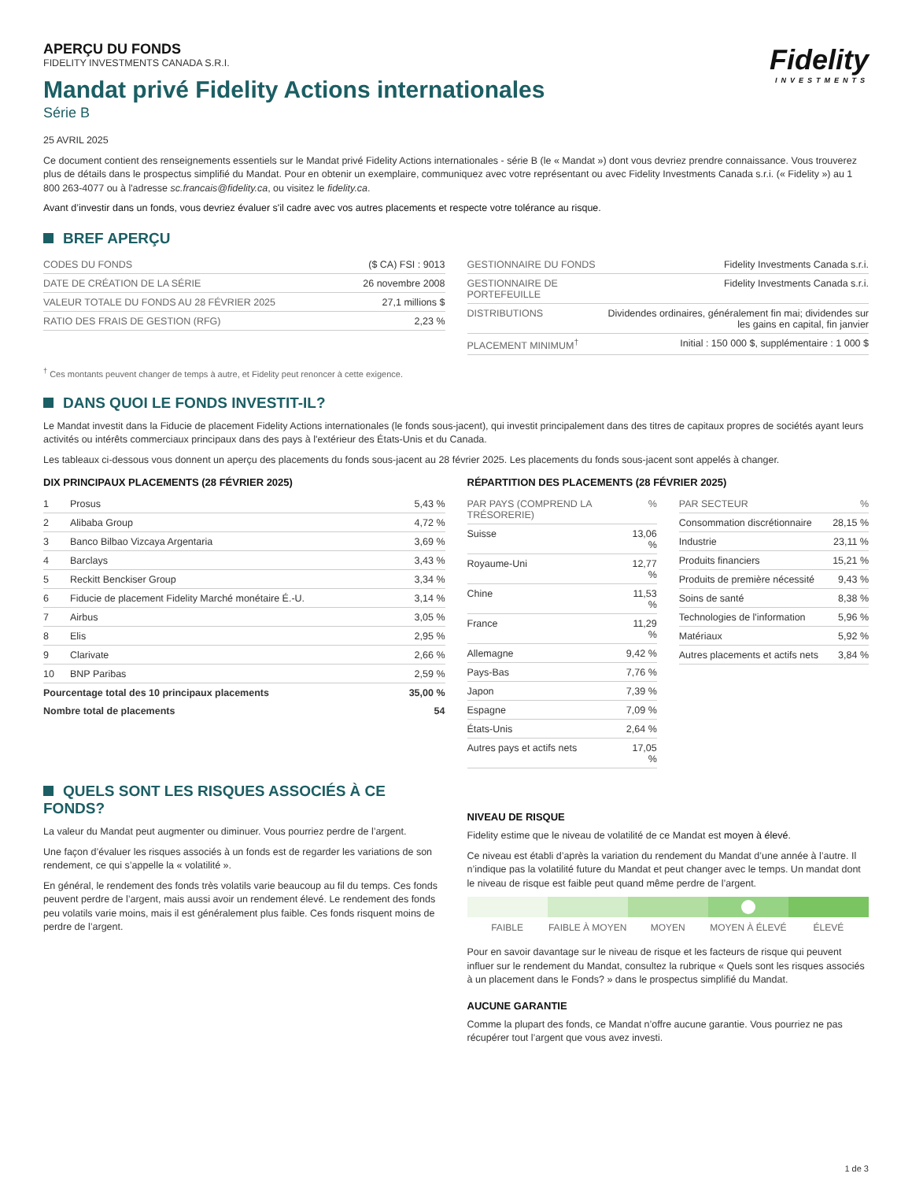Fidelity
INVESTMENTS
APERÇU DU FONDS
FIDELITY INVESTMENTS CANADA S.R.I.
Mandat privé Fidelity Actions internationales
Série B
25 AVRIL 2025
Ce document contient des renseignements essentiels sur le Mandat privé Fidelity Actions internationales - série B (le « Mandat ») dont vous devriez prendre connaissance. Vous trouverez plus de détails dans le prospectus simplifié du Mandat. Pour en obtenir un exemplaire, communiquez avec votre représentant ou avec Fidelity Investments Canada s.r.i. (« Fidelity ») au 1 800 263-4077 ou à l'adresse sc.francais@fidelity.ca, ou visitez le fidelity.ca.
Avant d’investir dans un fonds, vous devriez évaluer s'il cadre avec vos autres placements et respecte votre tolérance au risque.
BREF APERÇU
| CODES DU FONDS | ($ CA) FSI : 9013 |
| DATE DE CRÉATION DE LA SÉRIE | 26 novembre 2008 |
| VALEUR TOTALE DU FONDS AU 28 FÉVRIER 2025 | 27,1 millions $ |
| RATIO DES FRAIS DE GESTION (RFG) | 2,23 % |
| GESTIONNAIRE DU FONDS | Fidelity Investments Canada s.r.i. |
| GESTIONNAIRE DE PORTEFEUILLE | Fidelity Investments Canada s.r.i. |
| DISTRIBUTIONS | Dividendes ordinaires, généralement fin mai; dividendes sur les gains en capital, fin janvier |
| PLACEMENT MINIMUM<sup>†</sup> | Initial : 150 000 $, supplémentaire : 1 000 $ |
<sup>†</sup> Ces montants peuvent changer de temps à autre, et Fidelity peut renoncer à cette exigence.
DANS QUOI LE FONDS INVESTIT-IL?
Le Mandat investit dans la Fiducie de placement Fidelity Actions internationales (le fonds sous-jacent), qui investit principalement dans des titres de capitaux propres de sociétés ayant leurs activités ou intérêts commerciaux principaux dans des pays à l'extérieur des États-Unis et du Canada.
Les tableaux ci-dessous vous donnent un aperçu des placements du fonds sous-jacent au 28 février 2025. Les placements du fonds sous-jacent sont appelés à changer.
DIX PRINCIPAUX PLACEMENTS (28 FÉVRIER 2025)
| 1 | Prosus | 5,43 % |
| 2 | Alibaba Group | 4,72 % |
| 3 | Banco Bilbao Vizcaya Argentaria | 3,69 % |
| 4 | Barclays | 3,43 % |
| 5 | Reckitt Benckiser Group | 3,34 % |
| 6 | Fiducie de placement Fidelity Marché monétaire É.-U. | 3,14 % |
| 7 | Airbus | 3,05 % |
| 8 | Elis | 2,95 % |
| 9 | Clarivate | 2,66 % |
| 10 | BNP Paribas | 2,59 % |
| Pourcentage total des 10 principaux placements | | 35,00 % |
| Nombre total de placements | | 54 |
RÉPARTITION DES PLACEMENTS (28 FÉVRIER 2025)
| PAR PAYS (COMPREND LA TRÉSORERIE) | % |
| --- | --- |
| Suisse | 13,06 % |
| Royaume-Uni | 12,77 % |
| Chine | 11,53 % |
| France | 11,29 % |
| Allemagne | 9,42 % |
| Pays-Bas | 7,76 % |
| Japon | 7,39 % |
| Espagne | 7,09 % |
| États-Unis | 2,64 % |
| Autres pays et actifs nets | 17,05 % |
| PAR SECTEUR | % |
| --- | --- |
| Consommation discrétionnaire | 28,15 % |
| Industrie | 23,11 % |
| Produits financiers | 15,21 % |
| Produits de première nécessité | 9,43 % |
| Soins de santé | 8,38 % |
| Technologies de l'information | 5,96 % |
| Matériaux | 5,92 % |
| Autres placements et actifs nets | 3,84 % |
QUELS SONT LES RISQUES ASSOCIÉS À CE FONDS?
La valeur du Mandat peut augmenter ou diminuer. Vous pourriez perdre de l’argent.
Une façon d’évaluer les risques associés à un fonds est de regarder les variations de son rendement, ce qui s’appelle la « volatilité ».
En général, le rendement des fonds très volatils varie beaucoup au fil du temps. Ces fonds peuvent perdre de l’argent, mais aussi avoir un rendement élevé. Le rendement des fonds peu volatils varie moins, mais il est généralement plus faible. Ces fonds risquent moins de perdre de l’argent.
NIVEAU DE RISQUE
Fidelity estime que le niveau de volatilité de ce Mandat est moyen à élevé.
Ce niveau est établi d’après la variation du rendement du Mandat d’une année à l’autre. Il n’indique pas la volatilité future du Mandat et peut changer avec le temps. Un mandat dont le niveau de risque est faible peut quand même perdre de l’argent.
FAIBLE FAIBLE À MOYEN MOYEN MOYEN À ÉLEVÉ ÉLEVÉ
Pour en savoir davantage sur le niveau de risque et les facteurs de risque qui peuvent influer sur le rendement du Mandat, consultez la rubrique « Quels sont les risques associés à un placement dans le Fonds? » dans le prospectus simplifié du Mandat.
AUCUNE GARANTIE
Comme la plupart des fonds, ce Mandat n’offre aucune garantie. Vous pourriez ne pas récupérer tout l’argent que vous avez investi.
1 de 3